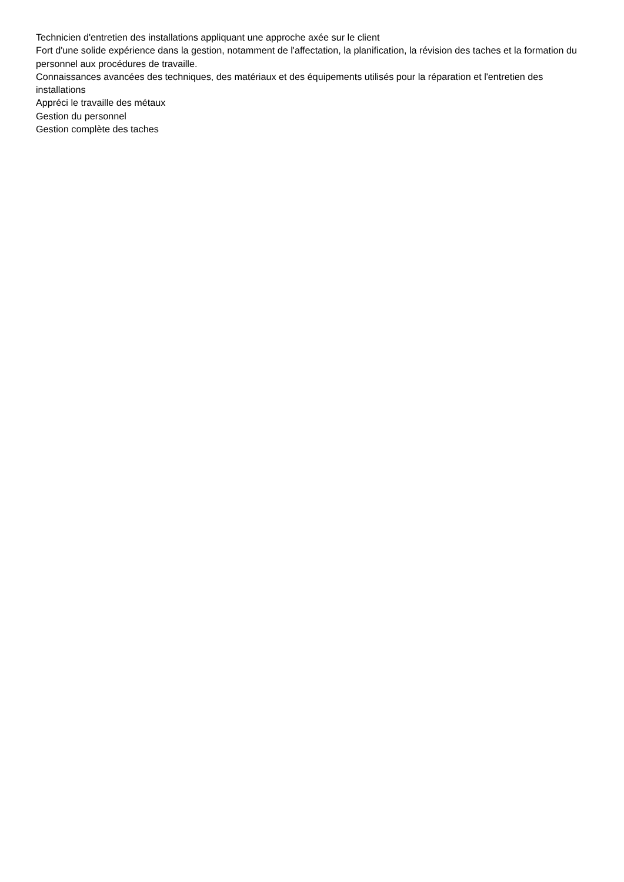Technicien d'entretien des installations appliquant une approche axée sur le client
Fort d'une solide expérience dans la gestion, notamment de l'affectation, la planification, la révision des taches et la formation du personnel aux procédures de travaille.
Connaissances avancées des techniques, des matériaux et des équipements utilisés pour la réparation et l'entretien des installations
Appréci le travaille des métaux
Gestion du personnel
Gestion complète des taches